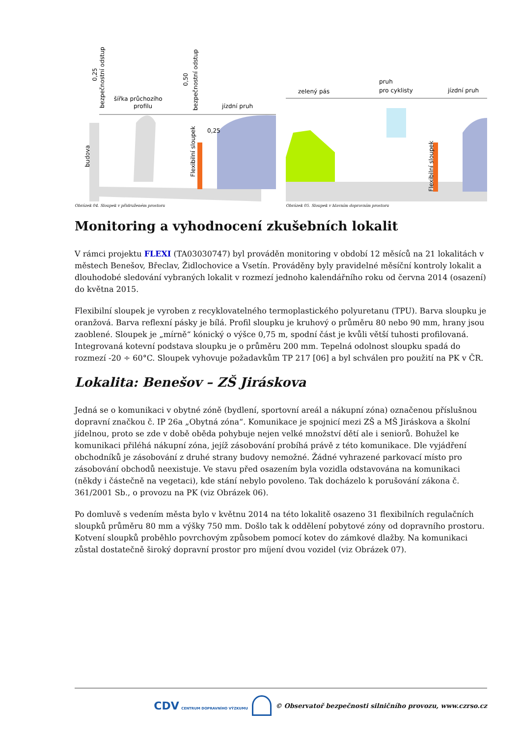šířka průchozího
profilu
jízdní pruh
budova
Flexibilní sloupek
0,25
0,25
bezpečnostní odstup
0,50
bezpečnostní odstup
Obrázek 04. Sloupek v přidruženém prostoru
zelený pás
pruh
pro cyklisty
jízdní pruh
Flexibilní sloupek
Obrázek 05. Sloupek v hlavním dopravním prostoru
Monitoring a vyhodnocení zkušebních lokalit
V rámci projektu FLEXI (TA03030747) byl prováděn monitoring v období 12 měsíců na 21 lokalitách v městech Benešov, Břeclav, Židlochovice a Vsetín. Prováděny byly pravidelné měsíční kontroly lokalit a dlouhodobé sledování vybraných lokalit v rozmezí jednoho kalendářního roku od června 2014 (osazení) do května 2015.
Flexibilní sloupek je vyroben z recyklovatelného termoplastického polyuretanu (TPU). Barva sloupku je oranžová. Barva reflexní pásky je bílá. Profil sloupku je kruhový o průměru 80 nebo 90 mm, hrany jsou zaoblené. Sloupek je „mírně“ kónický o výšce 0,75 m, spodní část je kvůli větší tuhosti profilovaná. Integrovaná kotevní podstava sloupku je o průměru 200 mm. Tepelná odolnost sloupku spadá do rozmezí -20 ÷ 60°C. Sloupek vyhovuje požadavkům TP 217 [06] a byl schválen pro použití na PK v ČR.
Lokalita: Benešov – ZŠ Jiráskova
Jedná se o komunikaci v obytné zóně (bydlení, sportovní areál a nákupní zóna) označenou příslušnou dopravní značkou č. IP 26a „Obytná zóna“. Komunikace je spojnicí mezi ZŠ a MŠ Jiráskova a školní jídelnou, proto se zde v době oběda pohybuje nejen velké množství dětí ale i seniorů. Bohužel ke komunikaci přiléhá nákupní zóna, jejíž zásobování probíhá právě z této komunikace. Dle vyjádření obchodníků je zásobování z druhé strany budovy nemožné. Žádné vyhrazené parkovací místo pro zásobování obchodů neexistuje. Ve stavu před osazením byla vozidla odstavována na komunikaci (někdy i částečně na vegetaci), kde stání nebylo povoleno. Tak docházelo k porušování zákona č. 361/2001 Sb., o provozu na PK (viz Obrázek 06).
Po domluvě s vedením města bylo v květnu 2014 na této lokalitě osazeno 31 flexibilních regulačních sloupků průměru 80 mm a výšky 750 mm. Došlo tak k oddělení pobytové zóny od dopravního prostoru. Kotvení sloupků proběhlo povrchovým způsobem pomocí kotev do zámkové dlažby. Na komunikaci zůstal dostatečně široký dopravní prostor pro míjení dvou vozidel (viz Obrázek 07).
CDV CENTRUM DOPRAVNÍHO VÝZKUMU © Observatoř bezpečnosti silničního provozu, www.czrso.cz